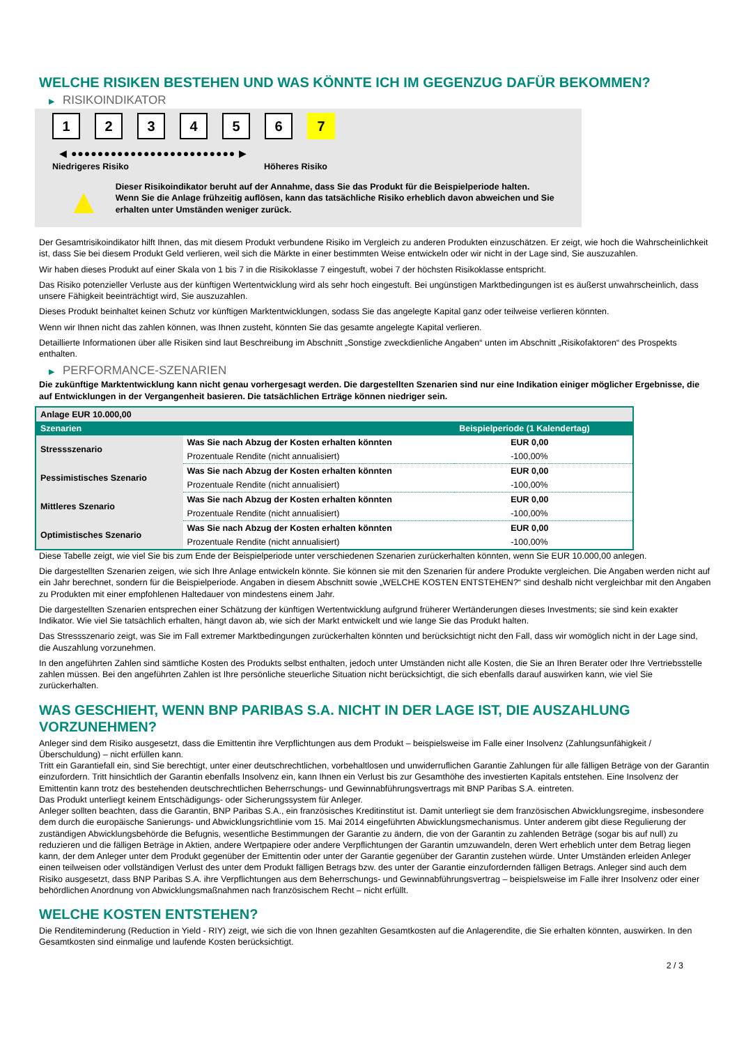WELCHE RISIKEN BESTEHEN UND WAS KÖNNTE ICH IM GEGENZUG DAFÜR BEKOMMEN?
▶ RISIKOINDIKATOR
1 2 3 4 5 6 7
◀ ●●●●●●●●●●●●●●●●●●●●●●●●● ▶
Niedrigeres Risiko Höheres Risiko
▲
Dieser Risikoindikator beruht auf der Annahme, dass Sie das Produkt für die Beispielperiode halten.
Wenn Sie die Anlage frühzeitig auflösen, kann das tatsächliche Risiko erheblich davon abweichen und Sie erhalten unter Umständen weniger zurück.
Der Gesamtrisikoindikator hilft Ihnen, das mit diesem Produkt verbundene Risiko im Vergleich zu anderen Produkten einzuschätzen. Er zeigt, wie hoch die Wahrscheinlichkeit ist, dass Sie bei diesem Produkt Geld verlieren, weil sich die Märkte in einer bestimmten Weise entwickeln oder wir nicht in der Lage sind, Sie auszuzahlen.
Wir haben dieses Produkt auf einer Skala von 1 bis 7 in die Risikoklasse 7 eingestuft, wobei 7 der höchsten Risikoklasse entspricht.
Das Risiko potenzieller Verluste aus der künftigen Wertentwicklung wird als sehr hoch eingestuft. Bei ungünstigen Marktbedingungen ist es äußerst unwahrscheinlich, dass unsere Fähigkeit beeinträchtigt wird, Sie auszuzahlen.
Dieses Produkt beinhaltet keinen Schutz vor künftigen Marktentwicklungen, sodass Sie das angelegte Kapital ganz oder teilweise verlieren könnten.
Wenn wir Ihnen nicht das zahlen können, was Ihnen zusteht, könnten Sie das gesamte angelegte Kapital verlieren.
Detaillierte Informationen über alle Risiken sind laut Beschreibung im Abschnitt „Sonstige zweckdienliche Angaben“ unten im Abschnitt „Risikofaktoren“ des Prospekts enthalten.
▶ PERFORMANCE-SZENARIEN
Die zukünftige Marktentwicklung kann nicht genau vorhergesagt werden. Die dargestellten Szenarien sind nur eine Indikation einiger möglicher Ergebnisse, die auf Entwicklungen in der Vergangenheit basieren. Die tatsächlichen Erträge können niedriger sein.
| Anlage EUR 10.000,00 | | |
| --- | --- | --- |
| Szenarien | | Beispielperiode (1 Kalendertag) |
| Stressszenario | Was Sie nach Abzug der Kosten erhalten könnten | EUR 0,00 |
| | Prozentuale Rendite (nicht annualisiert) | -100,00% |
| Pessimistisches Szenario | Was Sie nach Abzug der Kosten erhalten könnten | EUR 0,00 |
| | Prozentuale Rendite (nicht annualisiert) | -100,00% |
| Mittleres Szenario | Was Sie nach Abzug der Kosten erhalten könnten | EUR 0,00 |
| | Prozentuale Rendite (nicht annualisiert) | -100,00% |
| Optimistisches Szenario | Was Sie nach Abzug der Kosten erhalten könnten | EUR 0,00 |
| | Prozentuale Rendite (nicht annualisiert) | -100,00% |
Diese Tabelle zeigt, wie viel Sie bis zum Ende der Beispielperiode unter verschiedenen Szenarien zurückerhalten könnten, wenn Sie EUR 10.000,00 anlegen.
Die dargestellten Szenarien zeigen, wie sich Ihre Anlage entwickeln könnte. Sie können sie mit den Szenarien für andere Produkte vergleichen. Die Angaben werden nicht auf ein Jahr berechnet, sondern für die Beispielperiode. Angaben in diesem Abschnitt sowie „WELCHE KOSTEN ENTSTEHEN?“ sind deshalb nicht vergleichbar mit den Angaben zu Produkten mit einer empfohlenen Haltedauer von mindestens einem Jahr.
Die dargestellten Szenarien entsprechen einer Schätzung der künftigen Wertentwicklung aufgrund früherer Wertänderungen dieses Investments; sie sind kein exakter Indikator. Wie viel Sie tatsächlich erhalten, hängt davon ab, wie sich der Markt entwickelt und wie lange Sie das Produkt halten.
Das Stressszenario zeigt, was Sie im Fall extremer Marktbedingungen zurückerhalten könnten und berücksichtigt nicht den Fall, dass wir womöglich nicht in der Lage sind, die Auszahlung vorzunehmen.
In den angeführten Zahlen sind sämtliche Kosten des Produkts selbst enthalten, jedoch unter Umständen nicht alle Kosten, die Sie an Ihren Berater oder Ihre Vertriebsstelle zahlen müssen. Bei den angeführten Zahlen ist Ihre persönliche steuerliche Situation nicht berücksichtigt, die sich ebenfalls darauf auswirken kann, wie viel Sie zurückerhalten.
WAS GESCHIEHT, WENN BNP PARIBAS S.A. NICHT IN DER LAGE IST, DIE AUSZAHLUNG VORZUNEHMEN?
Anleger sind dem Risiko ausgesetzt, dass die Emittentin ihre Verpflichtungen aus dem Produkt – beispielsweise im Falle einer Insolvenz (Zahlungsunfähigkeit / Überschuldung) – nicht erfüllen kann.
Tritt ein Garantiefall ein, sind Sie berechtigt, unter einer deutschrechtlichen, vorbehaltlosen und unwiderruflichen Garantie Zahlungen für alle fälligen Beträge von der Garantin einzufordern. Tritt hinsichtlich der Garantin ebenfalls Insolvenz ein, kann Ihnen ein Verlust bis zur Gesamthöhe des investierten Kapitals entstehen. Eine Insolvenz der Emittentin kann trotz des bestehenden deutschrechtlichen Beherrschungs- und Gewinnabführungsvertrags mit BNP Paribas S.A. eintreten.
Das Produkt unterliegt keinem Entschädigungs- oder Sicherungssystem für Anleger.
Anleger sollten beachten, dass die Garantin, BNP Paribas S.A., ein französisches Kreditinstitut ist. Damit unterliegt sie dem französischen Abwicklungsregime, insbesondere dem durch die europäische Sanierungs- und Abwicklungsrichtlinie vom 15. Mai 2014 eingeführten Abwicklungsmechanismus. Unter anderem gibt diese Regulierung der zuständigen Abwicklungsbehörde die Befugnis, wesentliche Bestimmungen der Garantie zu ändern, die von der Garantin zu zahlenden Beträge (sogar bis auf null) zu reduzieren und die fälligen Beträge in Aktien, andere Wertpapiere oder andere Verpflichtungen der Garantin umzuwandeln, deren Wert erheblich unter dem Betrag liegen kann, der dem Anleger unter dem Produkt gegenüber der Emittentin oder unter der Garantie gegenüber der Garantin zustehen würde. Unter Umständen erleiden Anleger einen teilweisen oder vollständigen Verlust des unter dem Produkt fälligen Betrags bzw. des unter der Garantie einzufordernden fälligen Betrags. Anleger sind auch dem Risiko ausgesetzt, dass BNP Paribas S.A. ihre Verpflichtungen aus dem Beherrschungs- und Gewinnabführungsvertrag – beispielsweise im Falle ihrer Insolvenz oder einer behördlichen Anordnung von Abwicklungsmaßnahmen nach französischem Recht – nicht erfüllt.
WELCHE KOSTEN ENTSTEHEN?
Die Renditeminderung (Reduction in Yield - RIY) zeigt, wie sich die von Ihnen gezahlten Gesamtkosten auf die Anlagerendite, die Sie erhalten könnten, auswirken. In den Gesamtkosten sind einmalige und laufende Kosten berücksichtigt.
2 / 3